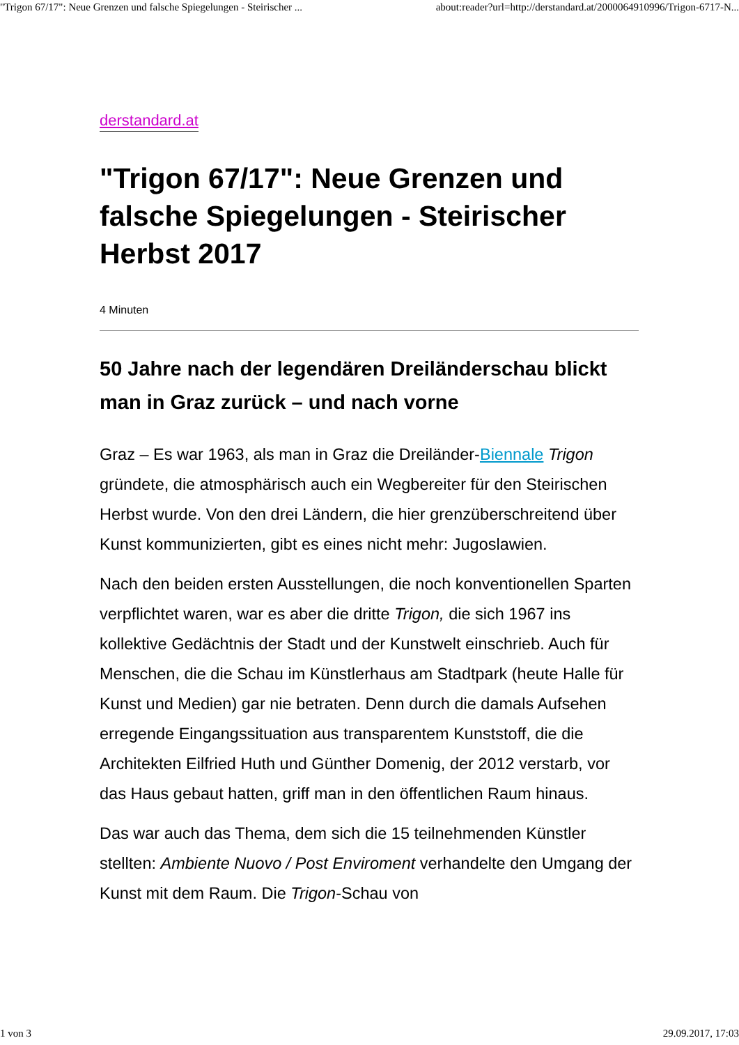"Trigon 67/17": Neue Grenzen und falsche Spiegelungen - Steirischer ... about:reader?url=http://derstandard.at/2000064910996/Trigon-6717-N...
derstandard.at
"Trigon 67/17": Neue Grenzen und falsche Spiegelungen - Steirischer Herbst 2017
4 Minuten
50 Jahre nach der legendären Dreiländerschau blickt man in Graz zurück – und nach vorne
Graz – Es war 1963, als man in Graz die Dreiländer-Biennale Trigon gründete, die atmosphärisch auch ein Wegbereiter für den Steirischen Herbst wurde. Von den drei Ländern, die hier grenzüberschreitend über Kunst kommunizierten, gibt es eines nicht mehr: Jugoslawien.
Nach den beiden ersten Ausstellungen, die noch konventionellen Sparten verpflichtet waren, war es aber die dritte Trigon, die sich 1967 ins kollektive Gedächtnis der Stadt und der Kunstwelt einschrieb. Auch für Menschen, die die Schau im Künstlerhaus am Stadtpark (heute Halle für Kunst und Medien) gar nie betraten. Denn durch die damals Aufsehen erregende Eingangssituation aus transparentem Kunststoff, die die Architekten Eilfried Huth und Günther Domenig, der 2012 verstarb, vor das Haus gebaut hatten, griff man in den öffentlichen Raum hinaus.
Das war auch das Thema, dem sich die 15 teilnehmenden Künstler stellten: Ambiente Nuovo / Post Enviroment verhandelte den Umgang der Kunst mit dem Raum. Die Trigon-Schau von
1 von 3 29.09.2017, 17:03